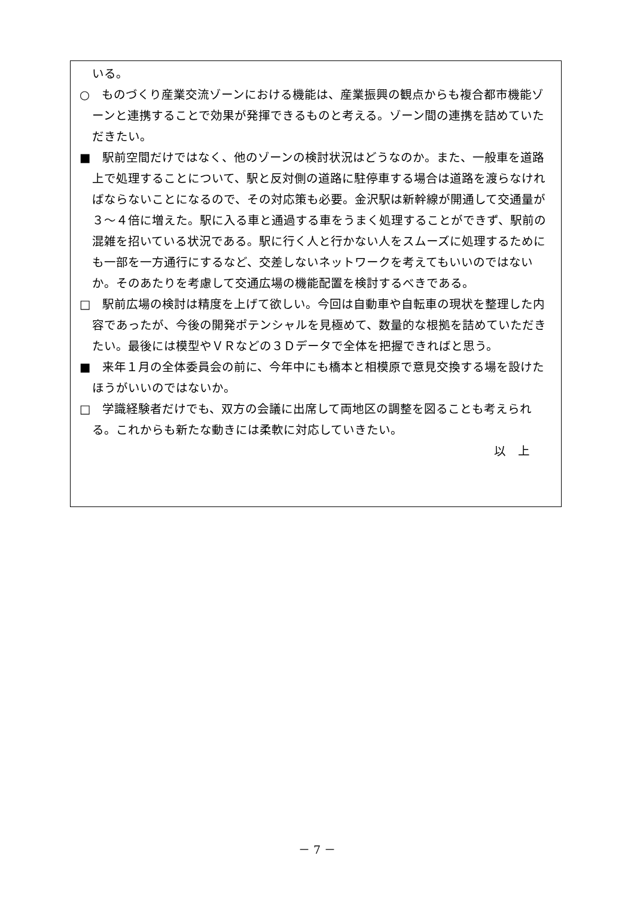いる。
○　ものづくり産業交流ゾーンにおける機能は、産業振興の観点からも複合都市機能ゾーンと連携することで効果が発揮できるものと考える。ゾーン間の連携を詰めていただきたい。
■　駅前空間だけではなく、他のゾーンの検討状況はどうなのか。また、一般車を道路上で処理することについて、駅と反対側の道路に駐停車する場合は道路を渡らなければならないことになるので、その対応策も必要。金沢駅は新幹線が開通して交通量が３～４倍に増えた。駅に入る車と通過する車をうまく処理することができず、駅前の混雑を招いている状況である。駅に行く人と行かない人をスムーズに処理するためにも一部を一方通行にするなど、交差しないネットワークを考えてもいいのではないか。そのあたりを考慮して交通広場の機能配置を検討するべきである。
□　駅前広場の検討は精度を上げて欲しい。今回は自動車や自転車の現状を整理した内容であったが、今後の開発ポテンシャルを見極めて、数量的な根拠を詰めていただきたい。最後には模型やＶＲなどの３Ｄデータで全体を把握できればと思う。
■　来年１月の全体委員会の前に、今年中にも橋本と相模原で意見交換する場を設けたほうがいいのではないか。
□　学識経験者だけでも、双方の会議に出席して両地区の調整を図ることも考えられる。これからも新たな動きには柔軟に対応していきたい。
以　上
－ 7 －